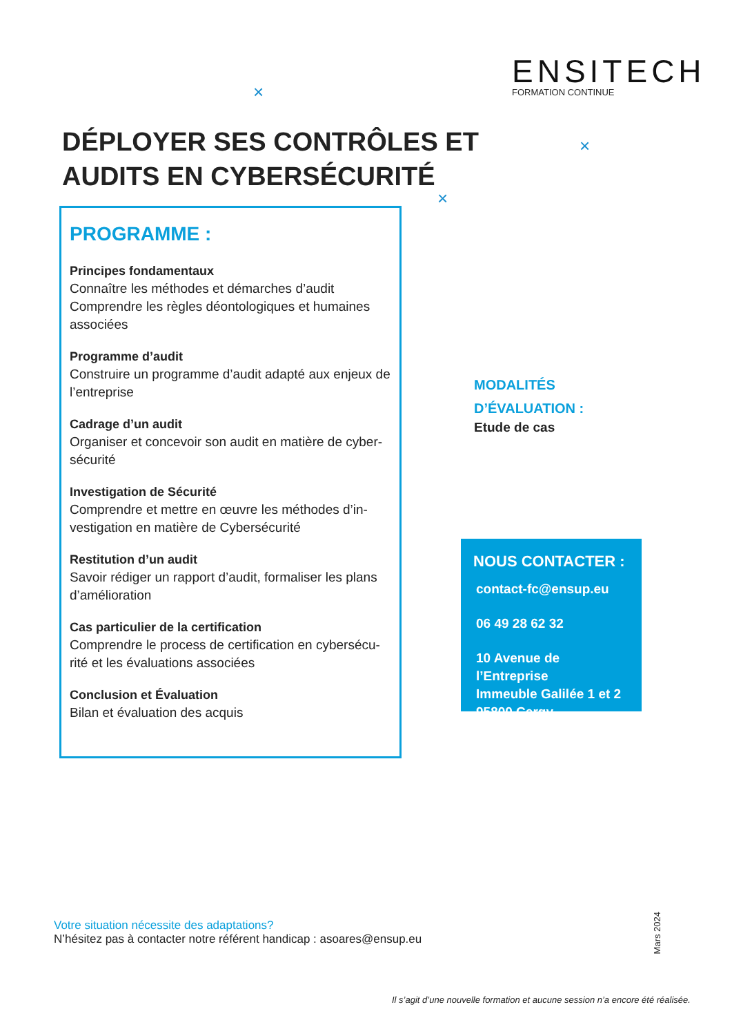ENSITECH
FORMATION CONTINUE
×
×
×
DÉPLOYER SES CONTRÔLES ET AUDITS EN CYBERSÉCURITÉ
PROGRAMME :
Principes fondamentaux
Connaître les méthodes et démarches d’audit
Comprendre les règles déontologiques et humaines associées
Programme d’audit
Construire un programme d’audit adapté aux enjeux de l’entreprise
Cadrage d’un audit
Organiser et concevoir son audit en matière de cyber-sécurité
Investigation de Sécurité
Comprendre et mettre en œuvre les méthodes d’in-vestigation en matière de Cybersécurité
Restitution d’un audit
Savoir rédiger un rapport d’audit, formaliser les plans d’amélioration
Cas particulier de la certification
Comprendre le process de certification en cybersécu-rité et les évaluations associées
Conclusion et Évaluation
Bilan et évaluation des acquis
MODALITÉS D’ÉVALUATION :
Etude de cas
NOUS CONTACTER :
contact-fc@ensup.eu
06 49 28 62 32
10 Avenue de l’Entreprise
Immeuble Galilée 1 et 2
95800 Cergy
Votre situation nécessite des adaptations?
N’hésitez pas à contacter notre référent handicap : asoares@ensup.eu
Mars 2024
Il s’agit d’une nouvelle formation et aucune session n’a encore été réalisée.